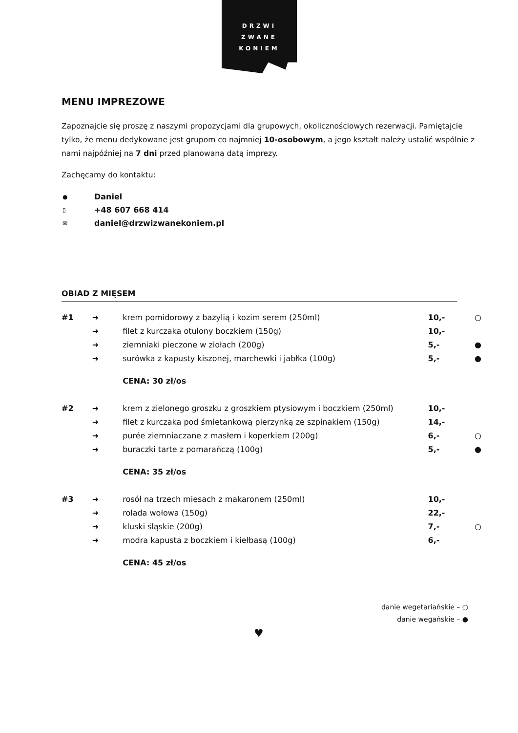DRZWI
ZWANE
KONIEM
MENU IMPREZOWE
Zapoznajcie się proszę z naszymi propozycjami dla grupowych, okolicznościowych rezerwacji. Pamiętajcie tylko, że menu dedykowane jest grupom co najmniej 10-osobowym, a jego kształt należy ustalić wspólnie z nami najpóźniej na 7 dni przed planowaną datą imprezy.
Zachęcamy do kontaktu:
| ● | Daniel |
| ▯ | +48 607 668 414 |
| ✉ | daniel@drzwizwanekoniem.pl |
OBIAD Z MIĘSEM
| #1 | ➜ | krem pomidorowy z bazylią i kozim serem (250ml) | 10,- | ○ |
| | ➜ | filet z kurczaka otulony boczkiem (150g) | 10,- | |
| | ➜ | ziemniaki pieczone w ziołach (200g) | 5,- | ● |
| | ➜ | surówka z kapusty kiszonej, marchewki i jabłka (100g) | 5,- | ● |
| | | CENA: 30 zł/os | | |
| #2 | ➜ | krem z zielonego groszku z groszkiem ptysiowym i boczkiem (250ml) | 10,- | |
| | ➜ | filet z kurczaka pod śmietankową pierzynką ze szpinakiem (150g) | 14,- | |
| | ➜ | purée ziemniaczane z masłem i koperkiem (200g) | 6,- | ○ |
| | ➜ | buraczki tarte z pomarańczą (100g) | 5,- | ● |
| | | CENA: 35 zł/os | | |
| #3 | ➜ | rosół na trzech mięsach z makaronem (250ml) | 10,- | |
| | ➜ | rolada wołowa (150g) | 22,- | |
| | ➜ | kluski śląskie (200g) | 7,- | ○ |
| | ➜ | modra kapusta z boczkiem i kiełbasą (100g) | 6,- | |
| | | CENA: 45 zł/os | | |
danie wegetariańskie – ○
danie wegańskie – ●
♥